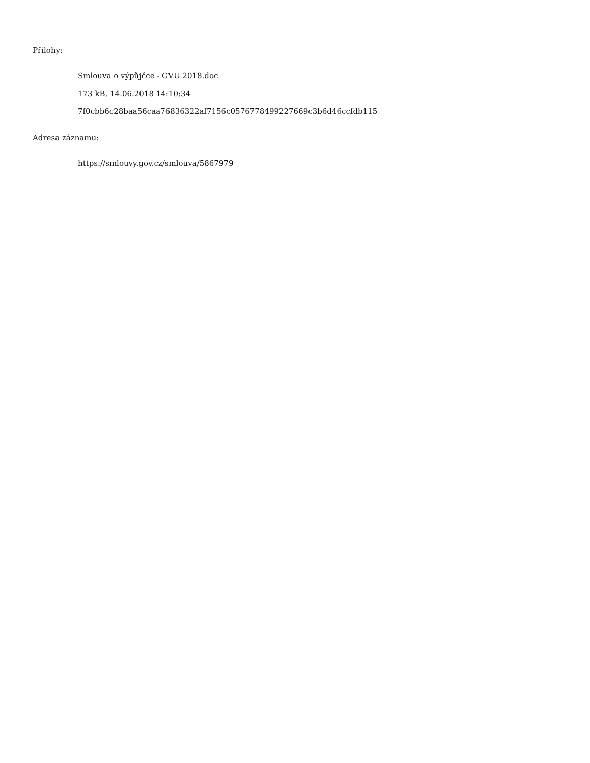Přílohy:
Smlouva o výpůjčce - GVU 2018.doc
173 kB, 14.06.2018 14:10:34
7f0cbb6c28baa56caa76836322af7156c0576778499227669c3b6d46ccfdb115
Adresa záznamu:
https://smlouvy.gov.cz/smlouva/5867979